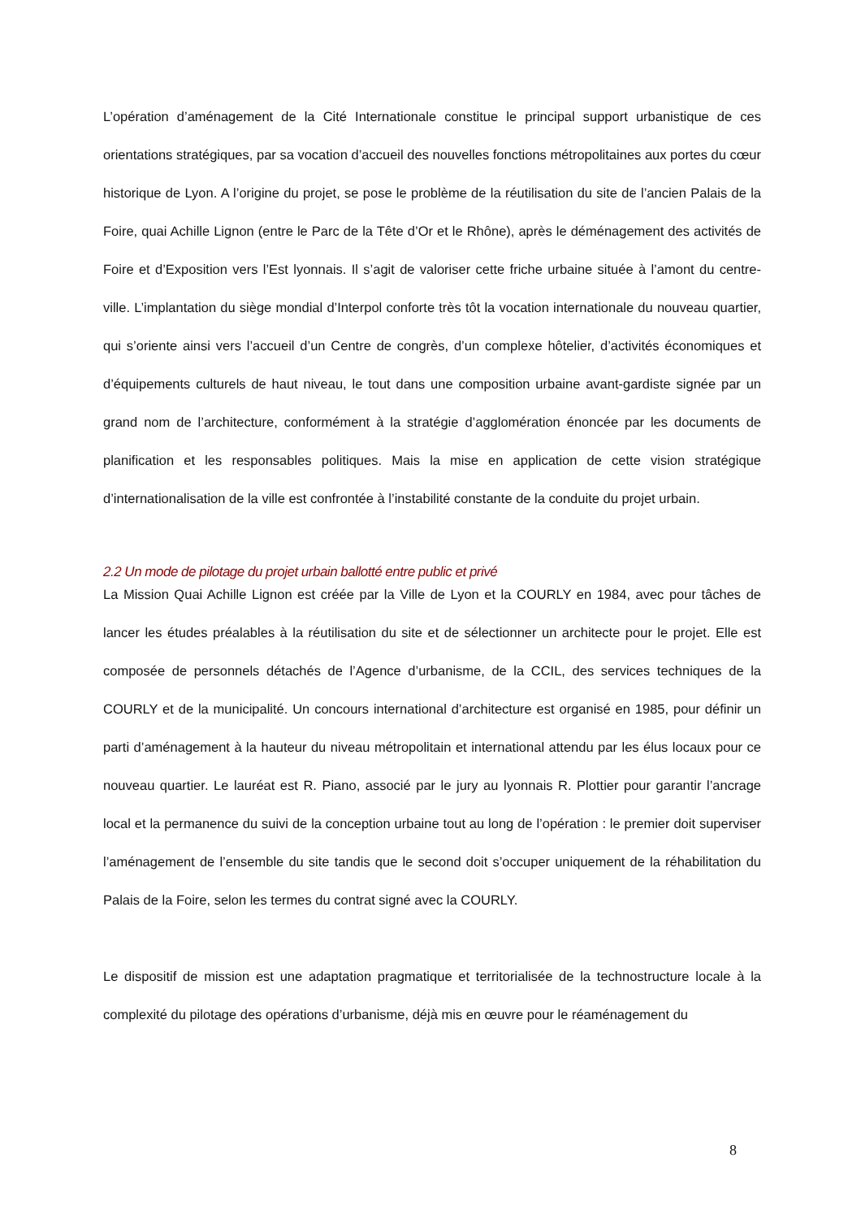L’opération d’aménagement de la Cité Internationale constitue le principal support urbanistique de ces orientations stratégiques, par sa vocation d’accueil des nouvelles fonctions métropolitaines aux portes du cœur historique de Lyon. A l’origine du projet, se pose le problème de la réutilisation du site de l’ancien Palais de la Foire, quai Achille Lignon (entre le Parc de la Tête d’Or et le Rhône), après le déménagement des activités de Foire et d’Exposition vers l’Est lyonnais. Il s’agit de valoriser cette friche urbaine située à l’amont du centre-ville. L’implantation du siège mondial d’Interpol conforte très tôt la vocation internationale du nouveau quartier, qui s’oriente ainsi vers l’accueil d’un Centre de congrès, d’un complexe hôtelier, d’activités économiques et d’équipements culturels de haut niveau, le tout dans une composition urbaine avant-gardiste signée par un grand nom de l’architecture, conformément à la stratégie d’agglomération énoncée par les documents de planification et les responsables politiques. Mais la mise en application de cette vision stratégique d’internationalisation de la ville est confrontée à l’instabilité constante de la conduite du projet urbain.
2.2 Un mode de pilotage du projet urbain ballotté entre public et privé
La Mission Quai Achille Lignon est créée par la Ville de Lyon et la COURLY en 1984, avec pour tâches de lancer les études préalables à la réutilisation du site et de sélectionner un architecte pour le projet. Elle est composée de personnels détachés de l’Agence d’urbanisme, de la CCIL, des services techniques de la COURLY et de la municipalité. Un concours international d’architecture est organisé en 1985, pour définir un parti d’aménagement à la hauteur du niveau métropolitain et international attendu par les élus locaux pour ce nouveau quartier. Le lauréat est R. Piano, associé par le jury au lyonnais R. Plottier pour garantir l’ancrage local et la permanence du suivi de la conception urbaine tout au long de l’opération : le premier doit superviser l’aménagement de l’ensemble du site tandis que le second doit s’occuper uniquement de la réhabilitation du Palais de la Foire, selon les termes du contrat signé avec la COURLY.
Le dispositif de mission est une adaptation pragmatique et territorialisée de la technostructure locale à la complexité du pilotage des opérations d’urbanisme, déjà mis en œuvre pour le réaménagement du
8